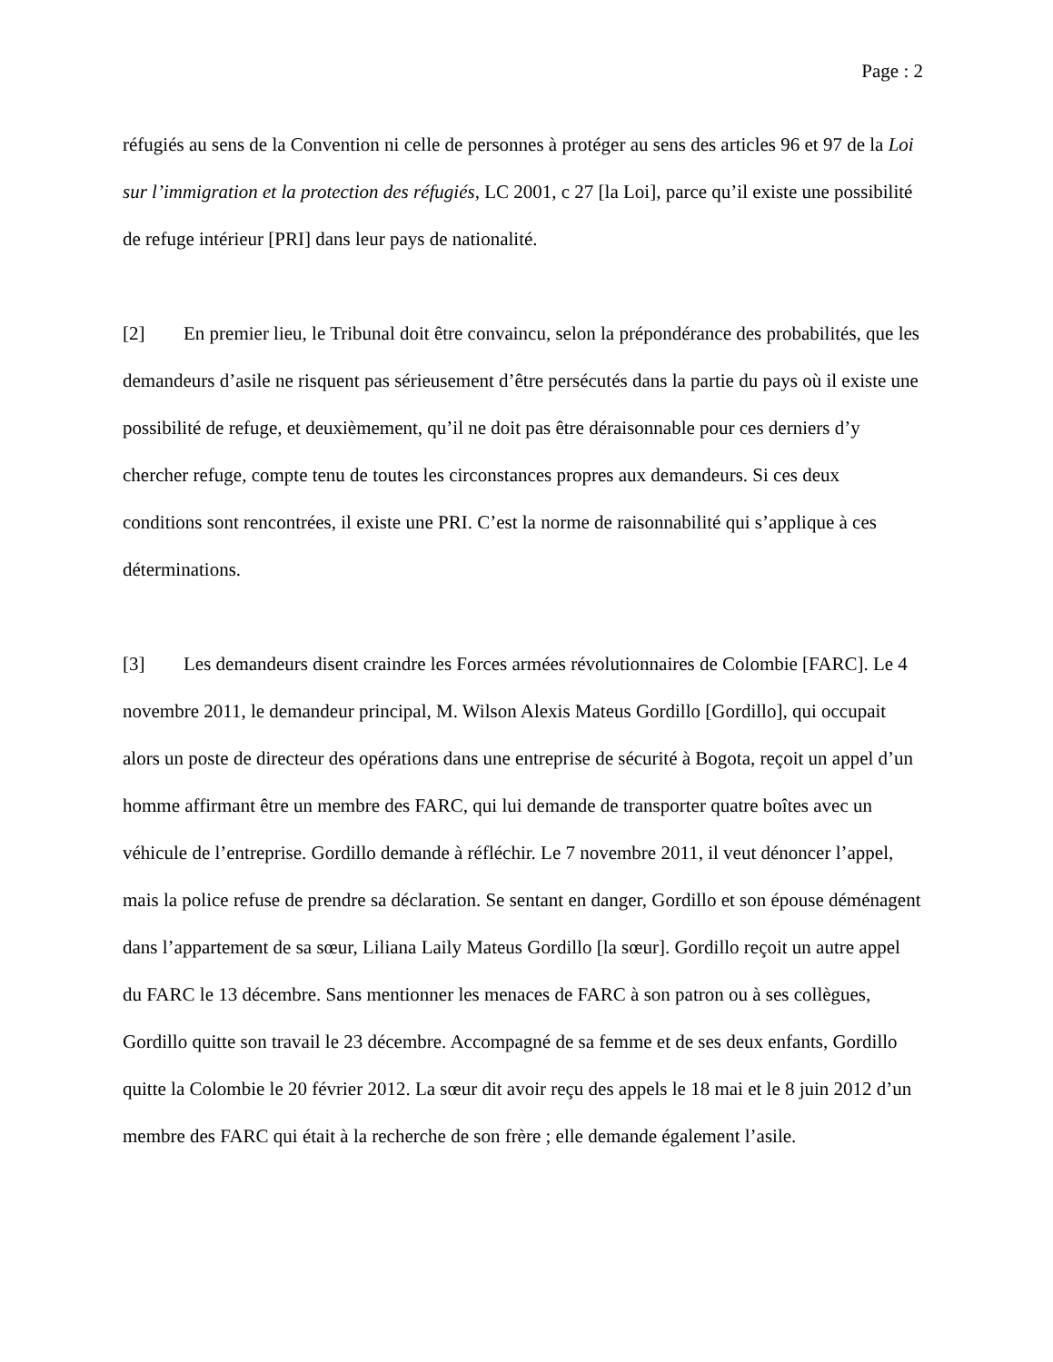Page : 2
réfugiés au sens de la Convention ni celle de personnes à protéger au sens des articles 96 et 97 de la Loi sur l’immigration et la protection des réfugiés, LC 2001, c 27 [la Loi], parce qu’il existe une possibilité de refuge intérieur [PRI] dans leur pays de nationalité.
[2] En premier lieu, le Tribunal doit être convaincu, selon la prépondérance des probabilités, que les demandeurs d’asile ne risquent pas sérieusement d’être persécutés dans la partie du pays où il existe une possibilité de refuge, et deuxièmement, qu’il ne doit pas être déraisonnable pour ces derniers d’y chercher refuge, compte tenu de toutes les circonstances propres aux demandeurs. Si ces deux conditions sont rencontrées, il existe une PRI. C’est la norme de raisonnabilité qui s’applique à ces déterminations.
[3] Les demandeurs disent craindre les Forces armées révolutionnaires de Colombie [FARC]. Le 4 novembre 2011, le demandeur principal, M. Wilson Alexis Mateus Gordillo [Gordillo], qui occupait alors un poste de directeur des opérations dans une entreprise de sécurité à Bogota, reçoit un appel d’un homme affirmant être un membre des FARC, qui lui demande de transporter quatre boîtes avec un véhicule de l’entreprise. Gordillo demande à réfléchir. Le 7 novembre 2011, il veut dénoncer l’appel, mais la police refuse de prendre sa déclaration. Se sentant en danger, Gordillo et son épouse déménagent dans l’appartement de sa sœur, Liliana Laily Mateus Gordillo [la sœur]. Gordillo reçoit un autre appel du FARC le 13 décembre. Sans mentionner les menaces de FARC à son patron ou à ses collègues, Gordillo quitte son travail le 23 décembre. Accompagné de sa femme et de ses deux enfants, Gordillo quitte la Colombie le 20 février 2012. La sœur dit avoir reçu des appels le 18 mai et le 8 juin 2012 d’un membre des FARC qui était à la recherche de son frère ; elle demande également l’asile.